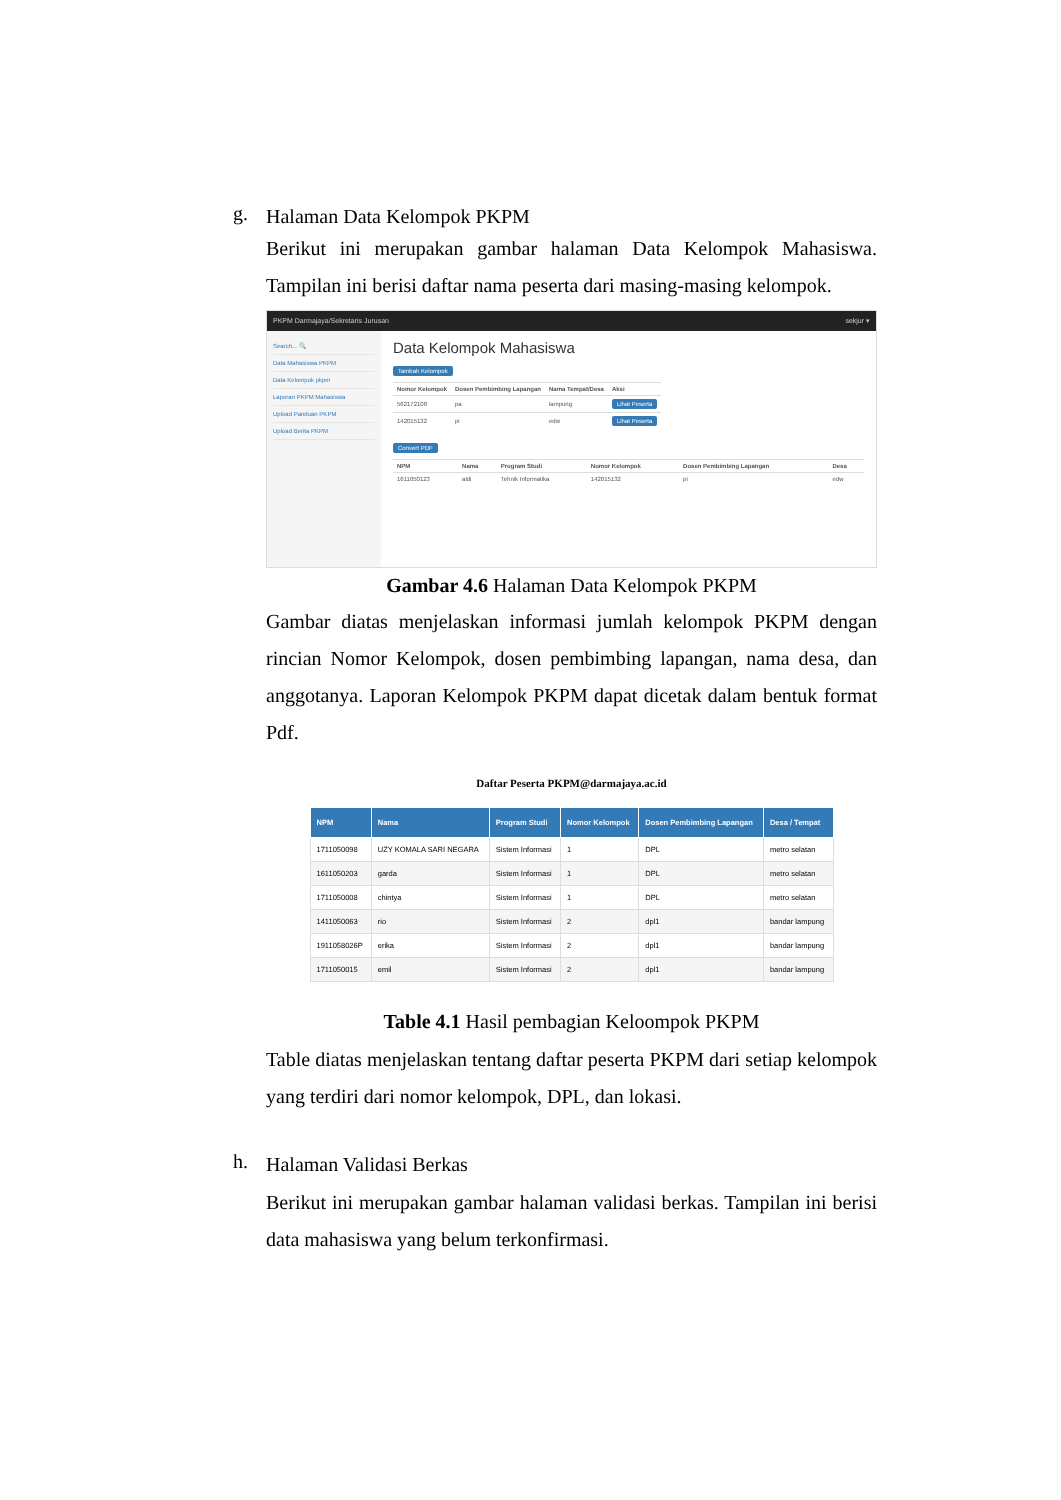g.
Halaman Data Kelompok PKPM
Berikut ini merupakan gambar halaman Data Kelompok Mahasiswa. Tampilan ini berisi daftar nama peserta dari masing-masing kelompok.
PKPM Darmajaya/Sekretaris Jurusan sekjur ▾
Search... 🔍
Data Mahasiswa PKPM
Data Kelompok pkpm
Laporan PKPM Mahasiswa
Upload Panduan PKPM
Upload Berita PKPM
Data Kelompok Mahasiswa
Tambah Kelompok
| Nomor Kelompok | Dosen Pembimbing Lapangan | Nama Tempat/Desa | Aksi |
| --- | --- | --- | --- |
| 562172108 | pa | lampung | Lihat Peserta |
| 142015132 | pi | edw | Lihat Peserta |
Convert PDF
| NPM | Nama | Program Studi | Nomor Kelompok | Dosen Pembimbing Lapangan | Desa |
| --- | --- | --- | --- | --- | --- |
| 1611050123 | aldi | Tehnik Informatika | 142015132 | pi | edw |
Gambar 4.6 Halaman Data Kelompok PKPM
Gambar diatas menjelaskan informasi jumlah kelompok PKPM dengan rincian Nomor Kelompok, dosen pembimbing lapangan, nama desa, dan anggotanya. Laporan Kelompok PKPM dapat dicetak dalam bentuk format Pdf.
Daftar Peserta PKPM@darmajaya.ac.id
| NPM | Nama | Program Studi | Nomor Kelompok | Dosen Pembimbing Lapangan | Desa / Tempat |
| --- | --- | --- | --- | --- | --- |
| 1711050098 | UZY KOMALA SARI NEGARA | Sistem Informasi | 1 | DPL | metro selatan |
| 1611050203 | garda | Sistem Informasi | 1 | DPL | metro selatan |
| 1711050008 | chintya | Sistem Informasi | 1 | DPL | metro selatan |
| 1411050063 | rio | Sistem Informasi | 2 | dpl1 | bandar lampung |
| 1911058026P | erika | Sistem Informasi | 2 | dpl1 | bandar lampung |
| 1711050015 | emil | Sistem Informasi | 2 | dpl1 | bandar lampung |
Table 4.1 Hasil pembagian Keloompok PKPM
Table diatas menjelaskan tentang daftar peserta PKPM dari setiap kelompok yang terdiri dari nomor kelompok, DPL, dan lokasi.
h.
Halaman Validasi Berkas
Berikut ini merupakan gambar halaman validasi berkas. Tampilan ini berisi data mahasiswa yang belum terkonfirmasi.